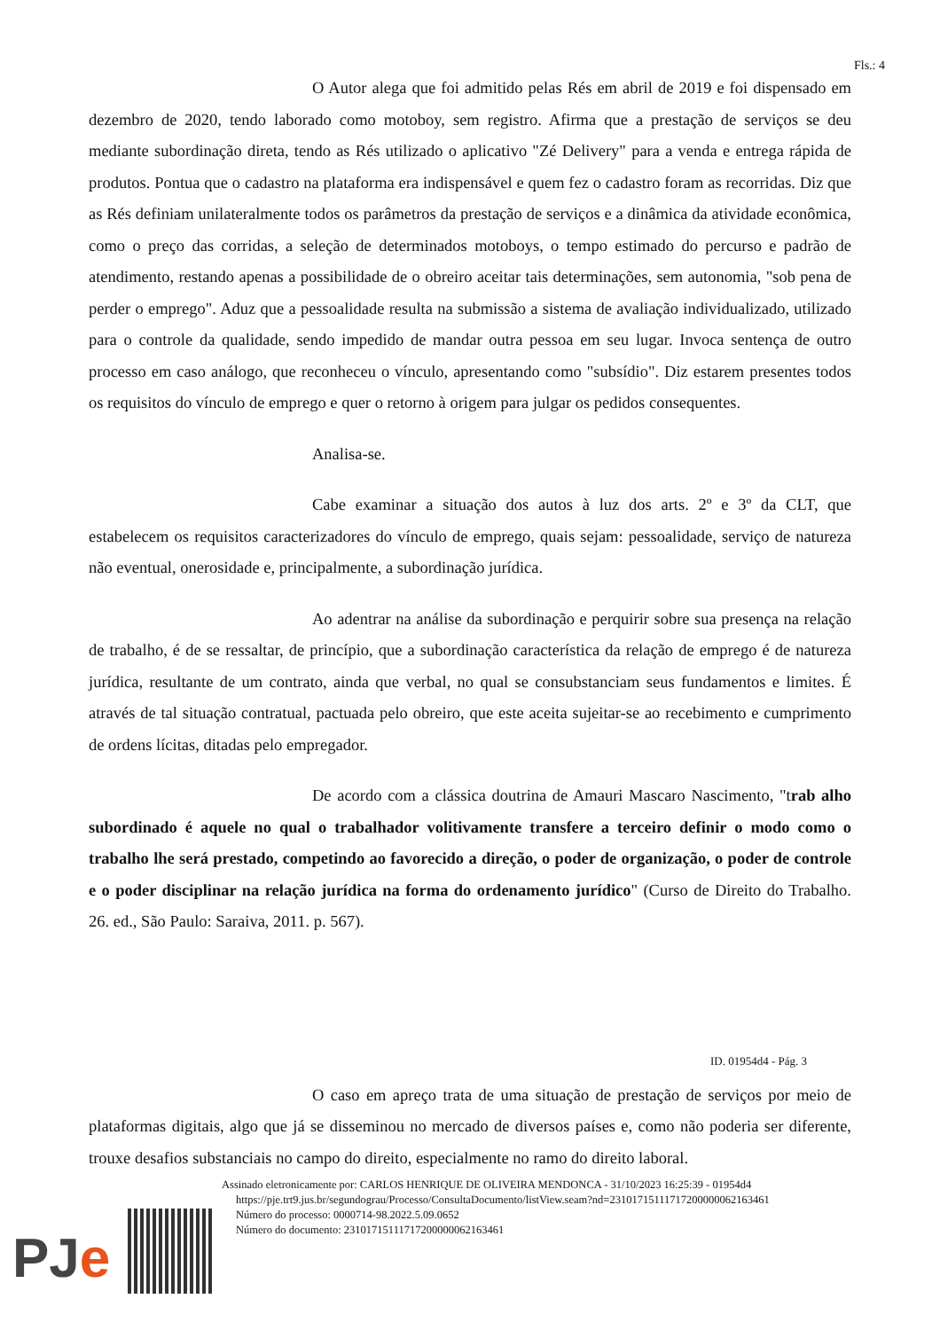Fls.: 4
O Autor alega que foi admitido pelas Rés em abril de 2019 e foi dispensado em dezembro de 2020, tendo laborado como motoboy, sem registro. Afirma que a prestação de serviços se deu mediante subordinação direta, tendo as Rés utilizado o aplicativo "Zé Delivery" para a venda e entrega rápida de produtos. Pontua que o cadastro na plataforma era indispensável e quem fez o cadastro foram as recorridas. Diz que as Rés definiam unilateralmente todos os parâmetros da prestação de serviços e a dinâmica da atividade econômica, como o preço das corridas, a seleção de determinados motoboys, o tempo estimado do percurso e padrão de atendimento, restando apenas a possibilidade de o obreiro aceitar tais determinações, sem autonomia, "sob pena de perder o emprego". Aduz que a pessoalidade resulta na submissão a sistema de avaliação individualizado, utilizado para o controle da qualidade, sendo impedido de mandar outra pessoa em seu lugar. Invoca sentença de outro processo em caso análogo, que reconheceu o vínculo, apresentando como "subsídio". Diz estarem presentes todos os requisitos do vínculo de emprego e quer o retorno à origem para julgar os pedidos consequentes.
Analisa-se.
Cabe examinar a situação dos autos à luz dos arts. 2º e 3º da CLT, que estabelecem os requisitos caracterizadores do vínculo de emprego, quais sejam: pessoalidade, serviço de natureza não eventual, onerosidade e, principalmente, a subordinação jurídica.
Ao adentrar na análise da subordinação e perquirir sobre sua presença na relação de trabalho, é de se ressaltar, de princípio, que a subordinação característica da relação de emprego é de natureza jurídica, resultante de um contrato, ainda que verbal, no qual se consubstanciam seus fundamentos e limites. É através de tal situação contratual, pactuada pelo obreiro, que este aceita sujeitar-se ao recebimento e cumprimento de ordens lícitas, ditadas pelo empregador.
De acordo com a clássica doutrina de Amauri Mascaro Nascimento, "trab alho subordinado é aquele no qual o trabalhador volitivamente transfere a terceiro definir o modo como o trabalho lhe será prestado, competindo ao favorecido a direção, o poder de organização, o poder de controle e o poder disciplinar na relação jurídica na forma do ordenamento jurídico" (Curso de Direito do Trabalho. 26. ed., São Paulo: Saraiva, 2011. p. 567).
ID. 01954d4 - Pág. 3
O caso em apreço trata de uma situação de prestação de serviços por meio de plataformas digitais, algo que já se disseminou no mercado de diversos países e, como não poderia ser diferente, trouxe desafios substanciais no campo do direito, especialmente no ramo do direito laboral.
PJe
Assinado eletronicamente por: CARLOS HENRIQUE DE OLIVEIRA MENDONCA - 31/10/2023 16:25:39 - 01954d4
https://pje.trt9.jus.br/segundograu/Processo/ConsultaDocumento/listView.seam?nd=23101715111717200000062163461
Número do processo: 0000714-98.2022.5.09.0652
Número do documento: 23101715111717200000062163461